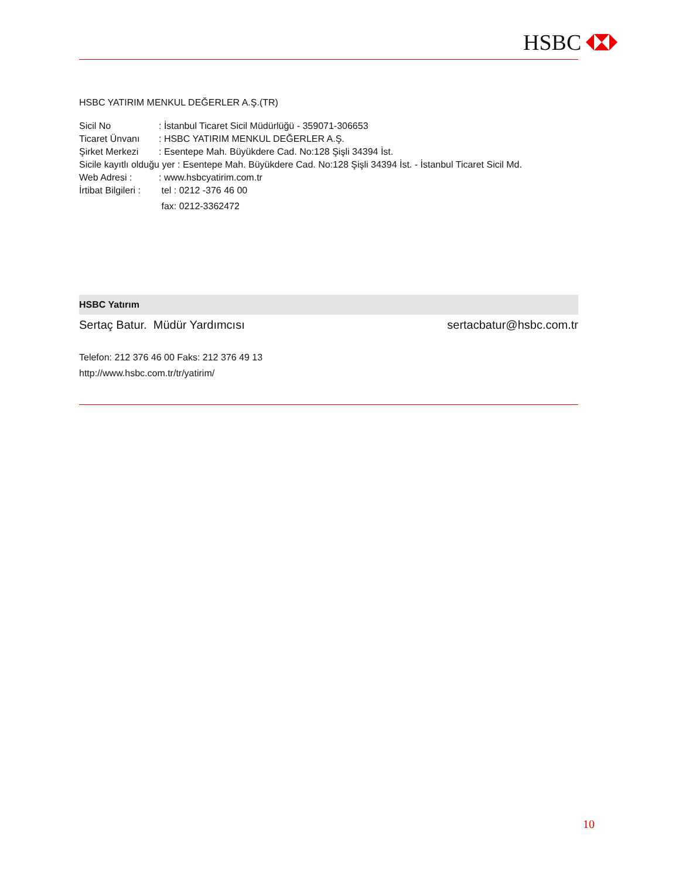HSBC
HSBC YATIRIM MENKUL DEĞERLER A.Ş.(TR)
Sicil No: İstanbul Ticaret Sicil Müdürlüğü - 359071-306653
Ticaret Ünvanı: HSBC YATIRIM MENKUL DEĞERLER A.Ş.
Şirket Merkezi: Esentepe Mah. Büyükdere Cad. No:128 Şişli 34394 İst.
Sicile kayıtlı olduğu yer : Esentepe Mah. Büyükdere Cad. No:128 Şişli 34394 İst. - İstanbul Ticaret Sicil Md.
Web Adresi :: www.hsbcyatirim.com.tr
İrtibat Bilgileri : tel : 0212 -376 46 00
fax: 0212-3362472
HSBC Yatırım
Sertaç Batur. Müdür Yardımcısı sertacbatur@hsbc.com.tr
Telefon: 212 376 46 00 Faks: 212 376 49 13
http://www.hsbc.com.tr/tr/yatirim/
10